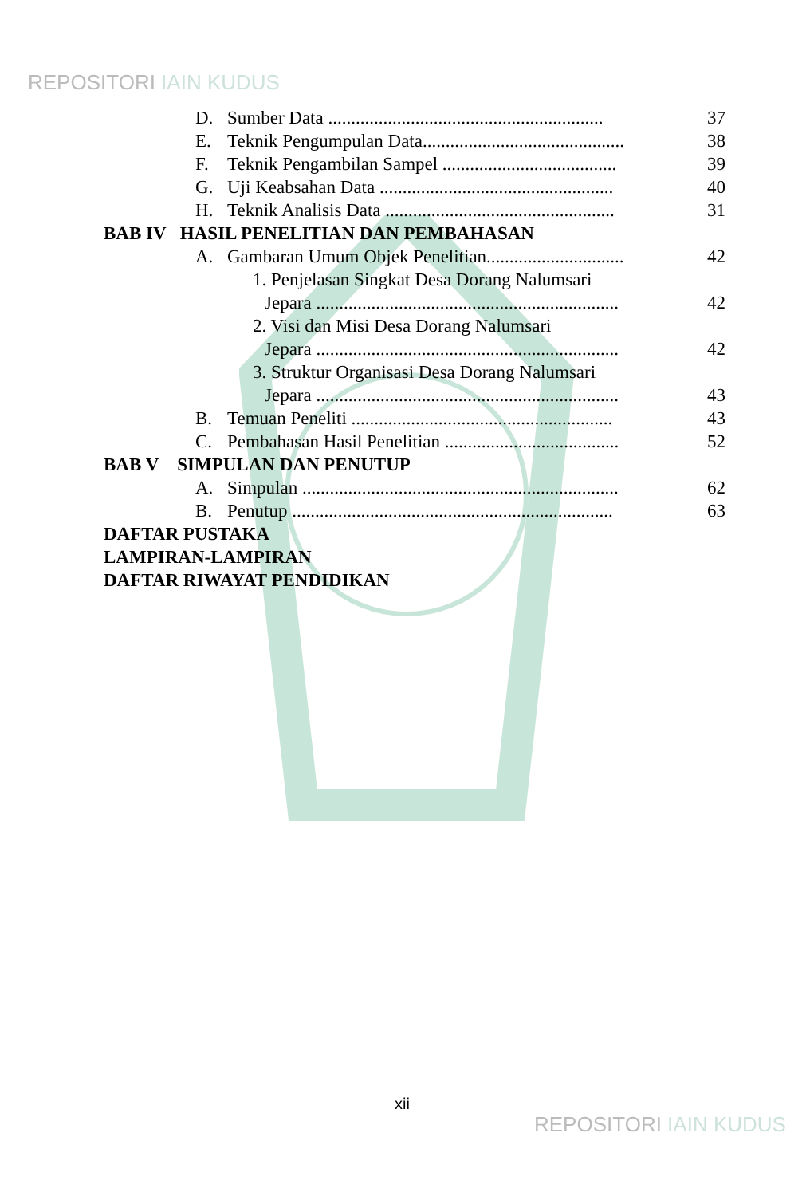REPOSITORI IAIN KUDUS
D. Sumber Data ............................................................ 37
E. Teknik Pengumpulan Data............................................ 38
F. Teknik Pengambilan Sampel ...................................... 39
G. Uji Keabsahan Data ................................................... 40
H. Teknik Analisis Data .................................................. 31
BAB IV HASIL PENELITIAN DAN PEMBAHASAN
A. Gambaran Umum Objek Penelitian.............................. 42
1. Penjelasan Singkat Desa Dorang Nalumsari
Jepara .................................................................. 42
2. Visi dan Misi Desa Dorang Nalumsari
Jepara .................................................................. 42
3. Struktur Organisasi Desa Dorang Nalumsari
Jepara .................................................................. 43
B. Temuan Peneliti ......................................................... 43
C. Pembahasan Hasil Penelitian ...................................... 52
BAB V SIMPULAN DAN PENUTUP
A. Simpulan ..................................................................... 62
B. Penutup ...................................................................... 63
DAFTAR PUSTAKA
LAMPIRAN-LAMPIRAN
DAFTAR RIWAYAT PENDIDIKAN
xii
REPOSITORI IAIN KUDUS